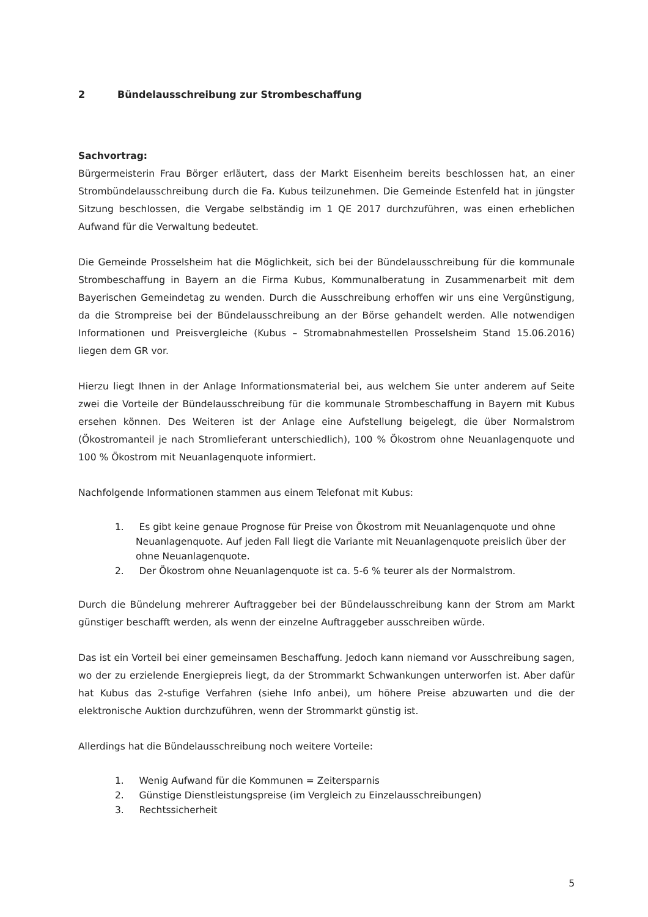2 Bündelausschreibung zur Strombeschaffung
Sachvortrag:
Bürgermeisterin Frau Börger erläutert, dass der Markt Eisenheim bereits beschlossen hat, an einer Strombündelausschreibung durch die Fa. Kubus teilzunehmen. Die Gemeinde Estenfeld hat in jüngster Sitzung beschlossen, die Vergabe selbständig im 1 QE 2017 durchzuführen, was einen erheblichen Aufwand für die Verwaltung bedeutet.
Die Gemeinde Prosselsheim hat die Möglichkeit, sich bei der Bündelausschreibung für die kommunale Strombeschaffung in Bayern an die Firma Kubus, Kommunalberatung in Zusammenarbeit mit dem Bayerischen Gemeindetag zu wenden. Durch die Ausschreibung erhoffen wir uns eine Vergünstigung, da die Strompreise bei der Bündelausschreibung an der Börse gehandelt werden. Alle notwendigen Informationen und Preisvergleiche (Kubus – Stromabnahmestellen Prosselsheim Stand 15.06.2016) liegen dem GR vor.
Hierzu liegt Ihnen in der Anlage Informationsmaterial bei, aus welchem Sie unter anderem auf Seite zwei die Vorteile der Bündelausschreibung für die kommunale Strombeschaffung in Bayern mit Kubus ersehen können. Des Weiteren ist der Anlage eine Aufstellung beigelegt, die über Normalstrom (Ökostromanteil je nach Stromlieferant unterschiedlich), 100 % Ökostrom ohne Neuanlagenquote und 100 % Ökostrom mit Neuanlagenquote informiert.
Nachfolgende Informationen stammen aus einem Telefonat mit Kubus:
1. Es gibt keine genaue Prognose für Preise von Ökostrom mit Neuanlagenquote und ohne Neuanlagenquote. Auf jeden Fall liegt die Variante mit Neuanlagenquote preislich über der ohne Neuanlagenquote.
2. Der Ökostrom ohne Neuanlagenquote ist ca. 5-6 % teurer als der Normalstrom.
Durch die Bündelung mehrerer Auftraggeber bei der Bündelausschreibung kann der Strom am Markt günstiger beschafft werden, als wenn der einzelne Auftraggeber ausschreiben würde.
Das ist ein Vorteil bei einer gemeinsamen Beschaffung. Jedoch kann niemand vor Ausschreibung sagen, wo der zu erzielende Energiepreis liegt, da der Strommarkt Schwankungen unterworfen ist. Aber dafür hat Kubus das 2-stufige Verfahren (siehe Info anbei), um höhere Preise abzuwarten und die der elektronische Auktion durchzuführen, wenn der Strommarkt günstig ist.
Allerdings hat die Bündelausschreibung noch weitere Vorteile:
1. Wenig Aufwand für die Kommunen = Zeitersparnis
2. Günstige Dienstleistungspreise (im Vergleich zu Einzelausschreibungen)
3. Rechtssicherheit
5